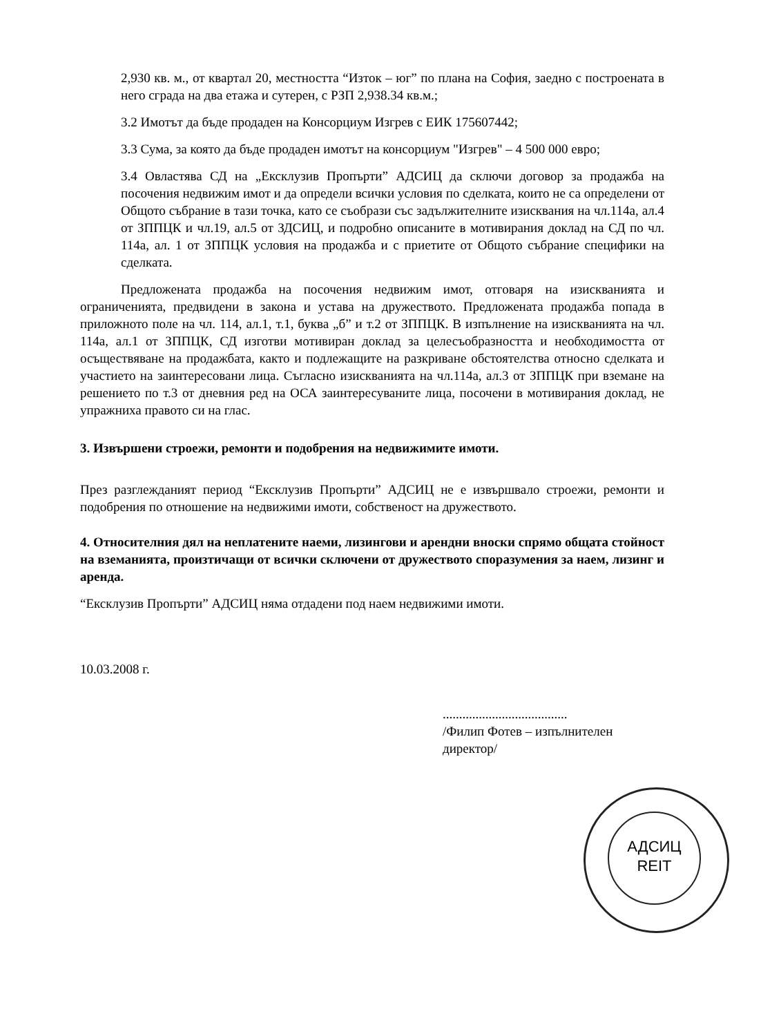2,930 кв. м., от квартал 20, местността “Изток – юг” по плана на София, заедно с построената в него сграда на два етажа и сутерен, с РЗП 2,938.34 кв.м.;
3.2 Имотът да бъде продаден на Консорциум Изгрев с ЕИК 175607442;
3.3 Сума, за която да бъде продаден имотът на консорциум "Изгрев" – 4 500 000 евро;
3.4 Овластява СД на „Ексклузив Пропърти” АДСИЦ да сключи договор за продажба на посочения недвижим имот и да определи всички условия по сделката, които не са определени от Общото събрание в тази точка, като се съобрази със задължителните изисквания на чл.114а, ал.4 от ЗППЦК и чл.19, ал.5 от ЗДСИЦ, и подробно описаните в мотивирания доклад на СД по чл. 114а, ал. 1 от ЗППЦК условия на продажба и с приетите от Общото събрание специфики на сделката.
Предложената продажба на посочения недвижим имот, отговаря на изискванията и ограниченията, предвидени в закона и устава на дружеството. Предложената продажба попада в приложното поле на чл. 114, ал.1, т.1, буква „б” и т.2 от ЗППЦК. В изпълнение на изискванията на чл. 114а, ал.1 от ЗППЦК, СД изготви мотивиран доклад за целесъобразността и необходимостта от осъществяване на продажбата, както и подлежащите на разкриване обстоятелства относно сделката и участието на заинтересовани лица. Съгласно изискванията на чл.114а, ал.3 от ЗППЦК при вземане на решението по т.3 от дневния ред на ОСА заинтересуваните лица, посочени в мотивирания доклад, не упражниха правото си на глас.
3. Извършени строежи, ремонти и подобрения на недвижимите имоти.
През разглежданият период “Ексклузив Пропърти” АДСИЦ не е извършвало строежи, ремонти и подобрения по отношение на недвижими имоти, собственост на дружеството.
4. Относителния дял на неплатените наеми, лизингови и арендни вноски спрямо общата стойност на вземанията, произтичащи от всички сключени от дружеството споразумения за наем, лизинг и аренда.
“Ексклузив Пропърти” АДСИЦ няма отдадени под наем недвижими имоти.
10.03.2008 г.
......................................
/Филип Фотев – изпълнителен директор/
АДСИЦ
REIT